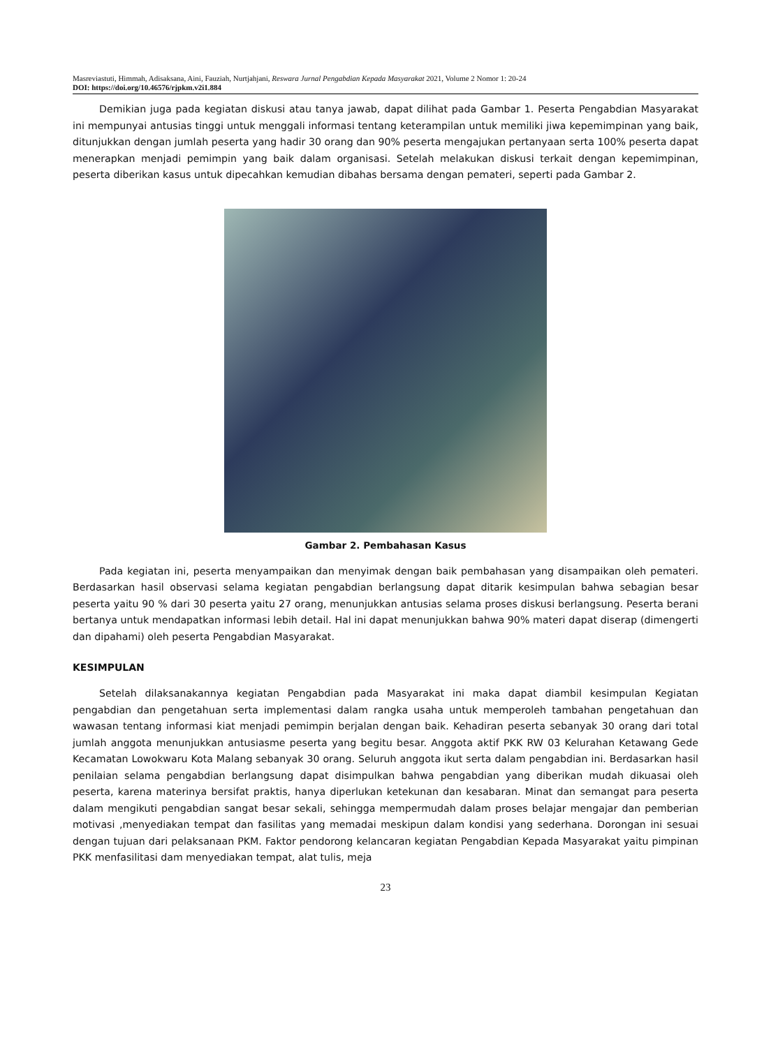Masreviastuti, Himmah, Adisaksana, Aini, Fauziah, Nurtjahjani, Reswara Jurnal Pengabdian Kepada Masyarakat 2021, Volume 2 Nomor 1: 20-24
DOI: https://doi.org/10.46576/rjpkm.v2i1.884
Demikian juga pada kegiatan diskusi atau tanya jawab, dapat dilihat pada Gambar 1. Peserta Pengabdian Masyarakat ini mempunyai antusias tinggi untuk menggali informasi tentang keterampilan untuk memiliki jiwa kepemimpinan yang baik, ditunjukkan dengan jumlah peserta yang hadir 30 orang dan 90% peserta mengajukan pertanyaan serta 100% peserta dapat menerapkan menjadi pemimpin yang baik dalam organisasi. Setelah melakukan diskusi terkait dengan kepemimpinan, peserta diberikan kasus untuk dipecahkan kemudian dibahas bersama dengan pemateri, seperti pada Gambar 2.
Gambar 2. Pembahasan Kasus
Pada kegiatan ini, peserta menyampaikan dan menyimak dengan baik pembahasan yang disampaikan oleh pemateri. Berdasarkan hasil observasi selama kegiatan pengabdian berlangsung dapat ditarik kesimpulan bahwa sebagian besar peserta yaitu 90 % dari 30 peserta yaitu 27 orang, menunjukkan antusias selama proses diskusi berlangsung. Peserta berani bertanya untuk mendapatkan informasi lebih detail. Hal ini dapat menunjukkan bahwa 90% materi dapat diserap (dimengerti dan dipahami) oleh peserta Pengabdian Masyarakat.
KESIMPULAN
Setelah dilaksanakannya kegiatan Pengabdian pada Masyarakat ini maka dapat diambil kesimpulan Kegiatan pengabdian dan pengetahuan serta implementasi dalam rangka usaha untuk memperoleh tambahan pengetahuan dan wawasan tentang informasi kiat menjadi pemimpin berjalan dengan baik. Kehadiran peserta sebanyak 30 orang dari total jumlah anggota menunjukkan antusiasme peserta yang begitu besar. Anggota aktif PKK RW 03 Kelurahan Ketawang Gede Kecamatan Lowokwaru Kota Malang sebanyak 30 orang. Seluruh anggota ikut serta dalam pengabdian ini. Berdasarkan hasil penilaian selama pengabdian berlangsung dapat disimpulkan bahwa pengabdian yang diberikan mudah dikuasai oleh peserta, karena materinya bersifat praktis, hanya diperlukan ketekunan dan kesabaran. Minat dan semangat para peserta dalam mengikuti pengabdian sangat besar sekali, sehingga mempermudah dalam proses belajar mengajar dan pemberian motivasi ,menyediakan tempat dan fasilitas yang memadai meskipun dalam kondisi yang sederhana. Dorongan ini sesuai dengan tujuan dari pelaksanaan PKM. Faktor pendorong kelancaran kegiatan Pengabdian Kepada Masyarakat yaitu pimpinan PKK menfasilitasi dam menyediakan tempat, alat tulis, meja
23